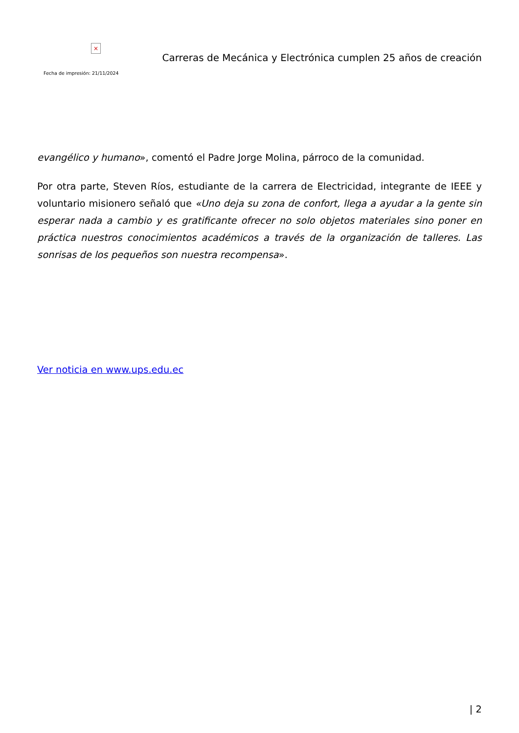×
Fecha de impresión: 21/11/2024
Carreras de Mecánica y Electrónica cumplen 25 años de creación
evangélico y humano», comentó el Padre Jorge Molina, párroco de la comunidad.
Por otra parte, Steven Ríos, estudiante de la carrera de Electricidad, integrante de IEEE y voluntario misionero señaló que «Uno deja su zona de confort, llega a ayudar a la gente sin esperar nada a cambio y es gratificante ofrecer no solo objetos materiales sino poner en práctica nuestros conocimientos académicos a través de la organización de talleres. Las sonrisas de los pequeños son nuestra recompensa».
Ver noticia en www.ups.edu.ec
| 2